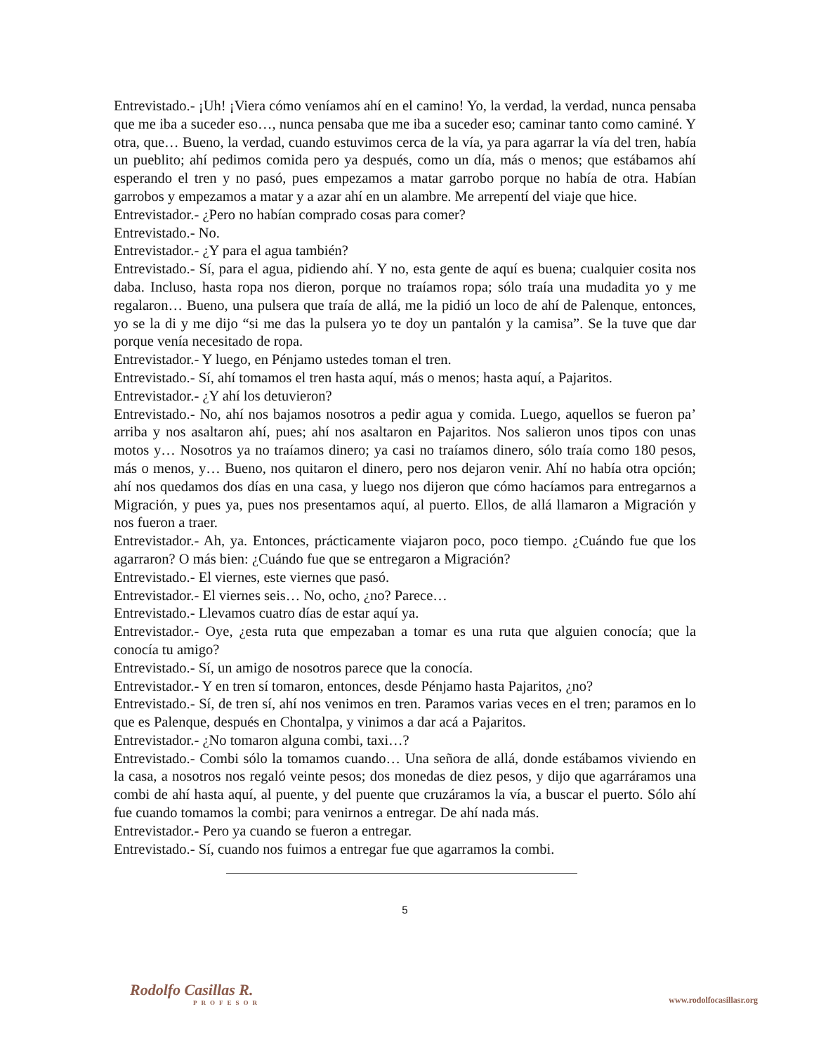Entrevistado.- ¡Uh! ¡Viera cómo veníamos ahí en el camino! Yo, la verdad, la verdad, nunca pensaba que me iba a suceder eso…, nunca pensaba que me iba a suceder eso; caminar tanto como caminé. Y otra, que… Bueno, la verdad, cuando estuvimos cerca de la vía, ya para agarrar la vía del tren, había un pueblito; ahí pedimos comida pero ya después, como un día, más o menos; que estábamos ahí esperando el tren y no pasó, pues empezamos a matar garrobo porque no había de otra. Habían garrobos y empezamos a matar y a azar ahí en un alambre. Me arrepentí del viaje que hice.
Entrevistador.- ¿Pero no habían comprado cosas para comer?
Entrevistado.- No.
Entrevistador.- ¿Y para el agua también?
Entrevistado.- Sí, para el agua, pidiendo ahí. Y no, esta gente de aquí es buena; cualquier cosita nos daba. Incluso, hasta ropa nos dieron, porque no traíamos ropa; sólo traía una mudadita yo y me regalaron… Bueno, una pulsera que traía de allá, me la pidió un loco de ahí de Palenque, entonces, yo se la di y me dijo “si me das la pulsera yo te doy un pantalón y la camisa”. Se la tuve que dar porque venía necesitado de ropa.
Entrevistador.- Y luego, en Pénjamo ustedes toman el tren.
Entrevistado.- Sí, ahí tomamos el tren hasta aquí, más o menos; hasta aquí, a Pajaritos.
Entrevistador.- ¿Y ahí los detuvieron?
Entrevistado.- No, ahí nos bajamos nosotros a pedir agua y comida. Luego, aquellos se fueron pa’ arriba y nos asaltaron ahí, pues; ahí nos asaltaron en Pajaritos. Nos salieron unos tipos con unas motos y… Nosotros ya no traíamos dinero; ya casi no traíamos dinero, sólo traía como 180 pesos, más o menos, y… Bueno, nos quitaron el dinero, pero nos dejaron venir. Ahí no había otra opción; ahí nos quedamos dos días en una casa, y luego nos dijeron que cómo hacíamos para entregarnos a Migración, y pues ya, pues nos presentamos aquí, al puerto. Ellos, de allá llamaron a Migración y nos fueron a traer.
Entrevistador.- Ah, ya. Entonces, prácticamente viajaron poco, poco tiempo. ¿Cuándo fue que los agarraron? O más bien: ¿Cuándo fue que se entregaron a Migración?
Entrevistado.- El viernes, este viernes que pasó.
Entrevistador.- El viernes seis… No, ocho, ¿no? Parece…
Entrevistado.- Llevamos cuatro días de estar aquí ya.
Entrevistador.- Oye, ¿esta ruta que empezaban a tomar es una ruta que alguien conocía; que la conocía tu amigo?
Entrevistado.- Sí, un amigo de nosotros parece que la conocía.
Entrevistador.- Y en tren sí tomaron, entonces, desde Pénjamo hasta Pajaritos, ¿no?
Entrevistado.- Sí, de tren sí, ahí nos venimos en tren. Paramos varias veces en el tren; paramos en lo que es Palenque, después en Chontalpa, y vinimos a dar acá a Pajaritos.
Entrevistador.- ¿No tomaron alguna combi, taxi…?
Entrevistado.- Combi sólo la tomamos cuando… Una señora de allá, donde estábamos viviendo en la casa, a nosotros nos regaló veinte pesos; dos monedas de diez pesos, y dijo que agarráramos una combi de ahí hasta aquí, al puente, y del puente que cruzáramos la vía, a buscar el puerto. Sólo ahí fue cuando tomamos la combi; para venirnos a entregar. De ahí nada más.
Entrevistador.- Pero ya cuando se fueron a entregar.
Entrevistado.- Sí, cuando nos fuimos a entregar fue que agarramos la combi.
5
Rodolfo Casillas R.
PROFESOR
www.rodolfocasillasr.org